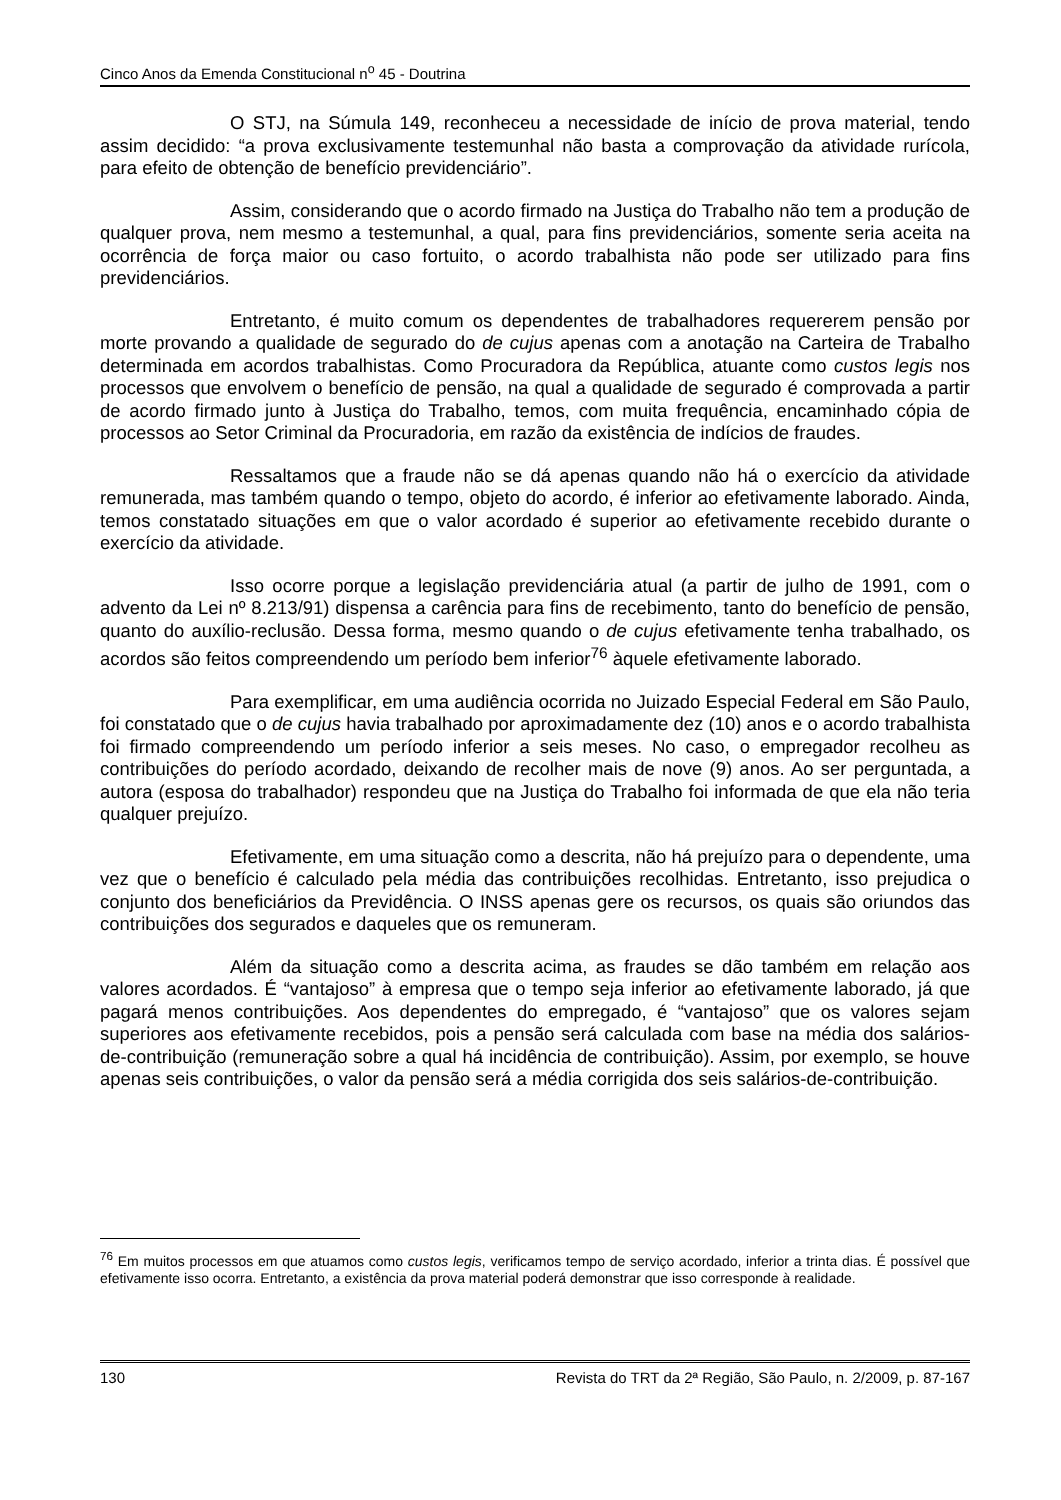Cinco Anos da Emenda Constitucional n<sup>o</sup> 45 - Doutrina
O STJ, na Súmula 149, reconheceu a necessidade de início de prova material, tendo assim decidido: “a prova exclusivamente testemunhal não basta a comprovação da atividade rurícola, para efeito de obtenção de benefício previdenciário”.
Assim, considerando que o acordo firmado na Justiça do Trabalho não tem a produção de qualquer prova, nem mesmo a testemunhal, a qual, para fins previdenciários, somente seria aceita na ocorrência de força maior ou caso fortuito, o acordo trabalhista não pode ser utilizado para fins previdenciários.
Entretanto, é muito comum os dependentes de trabalhadores requererem pensão por morte provando a qualidade de segurado do de cujus apenas com a anotação na Carteira de Trabalho determinada em acordos trabalhistas. Como Procuradora da República, atuante como custos legis nos processos que envolvem o benefício de pensão, na qual a qualidade de segurado é comprovada a partir de acordo firmado junto à Justiça do Trabalho, temos, com muita frequência, encaminhado cópia de processos ao Setor Criminal da Procuradoria, em razão da existência de indícios de fraudes.
Ressaltamos que a fraude não se dá apenas quando não há o exercício da atividade remunerada, mas também quando o tempo, objeto do acordo, é inferior ao efetivamente laborado. Ainda, temos constatado situações em que o valor acordado é superior ao efetivamente recebido durante o exercício da atividade.
Isso ocorre porque a legislação previdenciária atual (a partir de julho de 1991, com o advento da Lei nº 8.213/91) dispensa a carência para fins de recebimento, tanto do benefício de pensão, quanto do auxílio-reclusão. Dessa forma, mesmo quando o de cujus efetivamente tenha trabalhado, os acordos são feitos compreendendo um período bem inferior<sup>76</sup> àquele efetivamente laborado.
Para exemplificar, em uma audiência ocorrida no Juizado Especial Federal em São Paulo, foi constatado que o de cujus havia trabalhado por aproximadamente dez (10) anos e o acordo trabalhista foi firmado compreendendo um período inferior a seis meses. No caso, o empregador recolheu as contribuições do período acordado, deixando de recolher mais de nove (9) anos. Ao ser perguntada, a autora (esposa do trabalhador) respondeu que na Justiça do Trabalho foi informada de que ela não teria qualquer prejuízo.
Efetivamente, em uma situação como a descrita, não há prejuízo para o dependente, uma vez que o benefício é calculado pela média das contribuições recolhidas. Entretanto, isso prejudica o conjunto dos beneficiários da Previdência. O INSS apenas gere os recursos, os quais são oriundos das contribuições dos segurados e daqueles que os remuneram.
Além da situação como a descrita acima, as fraudes se dão também em relação aos valores acordados. É “vantajoso” à empresa que o tempo seja inferior ao efetivamente laborado, já que pagará menos contribuições. Aos dependentes do empregado, é “vantajoso” que os valores sejam superiores aos efetivamente recebidos, pois a pensão será calculada com base na média dos salários-de-contribuição (remuneração sobre a qual há incidência de contribuição). Assim, por exemplo, se houve apenas seis contribuições, o valor da pensão será a média corrigida dos seis salários-de-contribuição.
<sup>76</sup> Em muitos processos em que atuamos como custos legis, verificamos tempo de serviço acordado, inferior a trinta dias. É possível que efetivamente isso ocorra. Entretanto, a existência da prova material poderá demonstrar que isso corresponde à realidade.
130 Revista do TRT da 2ª Região, São Paulo, n. 2/2009, p. 87-167